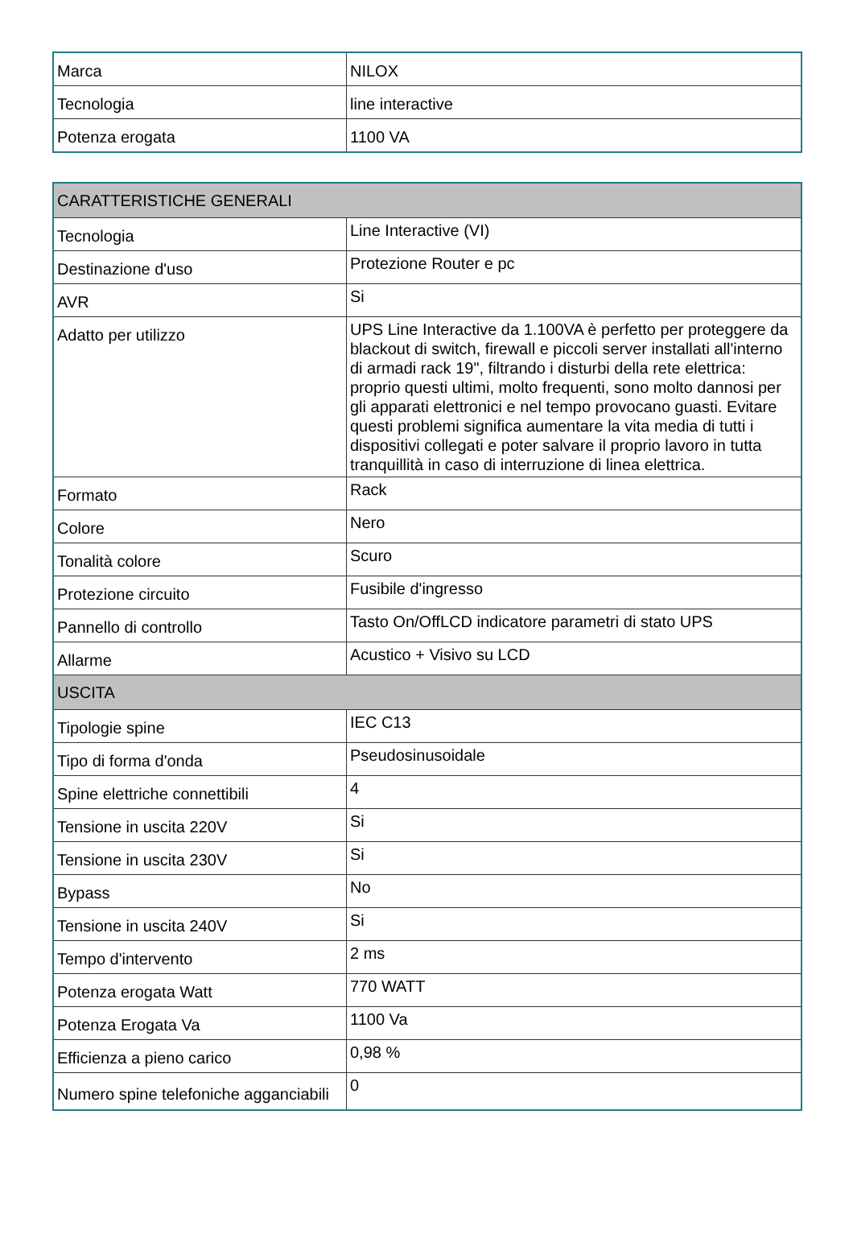| Marca | NILOX |
| Tecnologia | line interactive |
| Potenza erogata | 1100 VA |
| CARATTERISTICHE GENERALI | |
| --- | --- |
| Tecnologia | Line Interactive (VI) |
| Destinazione d'uso | Protezione Router e pc |
| AVR | Si |
| Adatto per utilizzo | UPS Line Interactive da 1.100VA è perfetto per proteggere da blackout di switch, firewall e piccoli server installati all'interno di armadi rack 19", filtrando i disturbi della rete elettrica: proprio questi ultimi, molto frequenti, sono molto dannosi per gli apparati elettronici e nel tempo provocano guasti. Evitare questi problemi significa aumentare la vita media di tutti i dispositivi collegati e poter salvare il proprio lavoro in tutta tranquillità in caso di interruzione di linea elettrica. |
| Formato | Rack |
| Colore | Nero |
| Tonalità colore | Scuro |
| Protezione circuito | Fusibile d'ingresso |
| Pannello di controllo | Tasto On/OffLCD indicatore parametri di stato UPS |
| Allarme | Acustico + Visivo su LCD |
| USCITA | |
| Tipologie spine | IEC C13 |
| Tipo di forma d'onda | Pseudosinusoidale |
| Spine elettriche connettibili | 4 |
| Tensione in uscita 220V | Si |
| Tensione in uscita 230V | Si |
| Bypass | No |
| Tensione in uscita 240V | Si |
| Tempo d'intervento | 2 ms |
| Potenza erogata Watt | 770 WATT |
| Potenza Erogata Va | 1100 Va |
| Efficienza a pieno carico | 0,98 % |
| Numero spine telefoniche agganciabili | 0 |